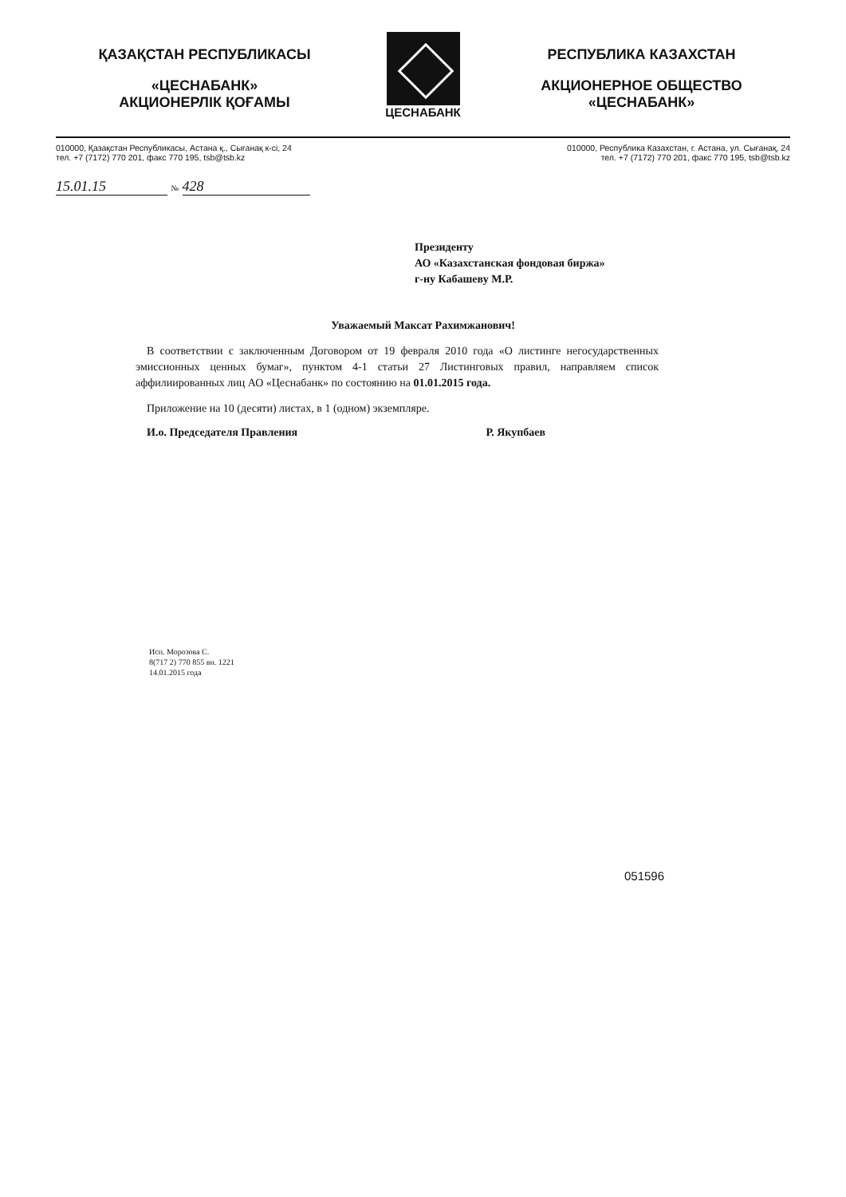ҚАЗАҚСТАН РЕСПУБЛИКАСЫ
«ЦЕСНАБАНК»
АКЦИОНЕРЛІК ҚОҒАМЫ
ЦЕСНАБАНК
РЕСПУБЛИКА КАЗАХСТАН
АКЦИОНЕРНОЕ ОБЩЕСТВО
«ЦЕСНАБАНК»
010000, Қазақстан Республикасы, Астана қ., Сығанақ к-сі, 24
тел. +7 (7172) 770 201, факс 770 195, tsb@tsb.kz
010000, Республика Казахстан, г. Астана, ул. Сығанақ, 24
тел. +7 (7172) 770 201, факс 770 195, tsb@tsb.kz
15.01.15 № 428
Президенту
АО «Казахстанская фондовая биржа»
г-ну Кабашеву М.Р.
Уважаемый Максат Рахимжанович!
В соответствии с заключенным Договором от 19 февраля 2010 года «О листинге негосударственных эмиссионных ценных бумаг», пунктом 4-1 статьи 27 Листинговых правил, направляем список аффилиированных лиц АО «Цеснабанк» по состоянию на 01.01.2015 года.
Приложение на 10 (десяти) листах, в 1 (одном) экземпляре.
И.о. Председателя Правления Р. Якупбаев
Исп. Морозова С.
8(717 2) 770 855 вн. 1221
14.01.2015 года
051596